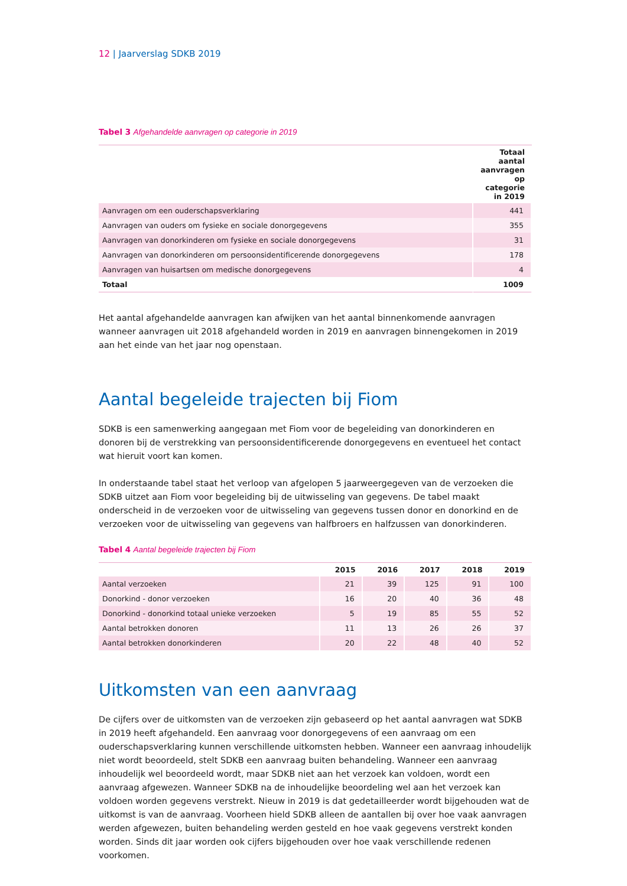12 | Jaarverslag SDKB 2019
Tabel 3 Afgehandelde aanvragen op categorie in 2019
| | Totaal aantal aanvragen op categorie in 2019 |
| --- | --- |
| Aanvragen om een ouderschapsverklaring | 441 |
| Aanvragen van ouders om fysieke en sociale donorgegevens | 355 |
| Aanvragen van donorkinderen om fysieke en sociale donorgegevens | 31 |
| Aanvragen van donorkinderen om persoonsidentificerende donorgegevens | 178 |
| Aanvragen van huisartsen om medische donorgegevens | 4 |
| Totaal | 1009 |
Het aantal afgehandelde aanvragen kan afwijken van het aantal binnenkomende aanvragen wanneer aanvragen uit 2018 afgehandeld worden in 2019 en aanvragen binnengekomen in 2019 aan het einde van het jaar nog openstaan.
Aantal begeleide trajecten bij Fiom
SDKB is een samenwerking aangegaan met Fiom voor de begeleiding van donorkinderen en donoren bij de verstrekking van persoonsidentificerende donorgegevens en eventueel het contact wat hieruit voort kan komen.
In onderstaande tabel staat het verloop van afgelopen 5 jaarweergegeven van de verzoeken die SDKB uitzet aan Fiom voor begeleiding bij de uitwisseling van gegevens. De tabel maakt onderscheid in de verzoeken voor de uitwisseling van gegevens tussen donor en donorkind en de verzoeken voor de uitwisseling van gegevens van halfbroers en halfzussen van donorkinderen.
Tabel 4 Aantal begeleide trajecten bij Fiom
| | 2015 | 2016 | 2017 | 2018 | 2019 |
| --- | --- | --- | --- | --- | --- |
| Aantal verzoeken | 21 | 39 | 125 | 91 | 100 |
| Donorkind - donor verzoeken | 16 | 20 | 40 | 36 | 48 |
| Donorkind - donorkind totaal unieke verzoeken | 5 | 19 | 85 | 55 | 52 |
| Aantal betrokken donoren | 11 | 13 | 26 | 26 | 37 |
| Aantal betrokken donorkinderen | 20 | 22 | 48 | 40 | 52 |
Uitkomsten van een aanvraag
De cijfers over de uitkomsten van de verzoeken zijn gebaseerd op het aantal aanvragen wat SDKB in 2019 heeft afgehandeld. Een aanvraag voor donorgegevens of een aanvraag om een ouderschapsverklaring kunnen verschillende uitkomsten hebben. Wanneer een aanvraag inhoudelijk niet wordt beoordeeld, stelt SDKB een aanvraag buiten behandeling. Wanneer een aanvraag inhoudelijk wel beoordeeld wordt, maar SDKB niet aan het verzoek kan voldoen, wordt een aanvraag afgewezen. Wanneer SDKB na de inhoudelijke beoordeling wel aan het verzoek kan voldoen worden gegevens verstrekt. Nieuw in 2019 is dat gedetailleerder wordt bijgehouden wat de uitkomst is van de aanvraag. Voorheen hield SDKB alleen de aantallen bij over hoe vaak aanvragen werden afgewezen, buiten behandeling werden gesteld en hoe vaak gegevens verstrekt konden worden. Sinds dit jaar worden ook cijfers bijgehouden over hoe vaak verschillende redenen voorkomen.